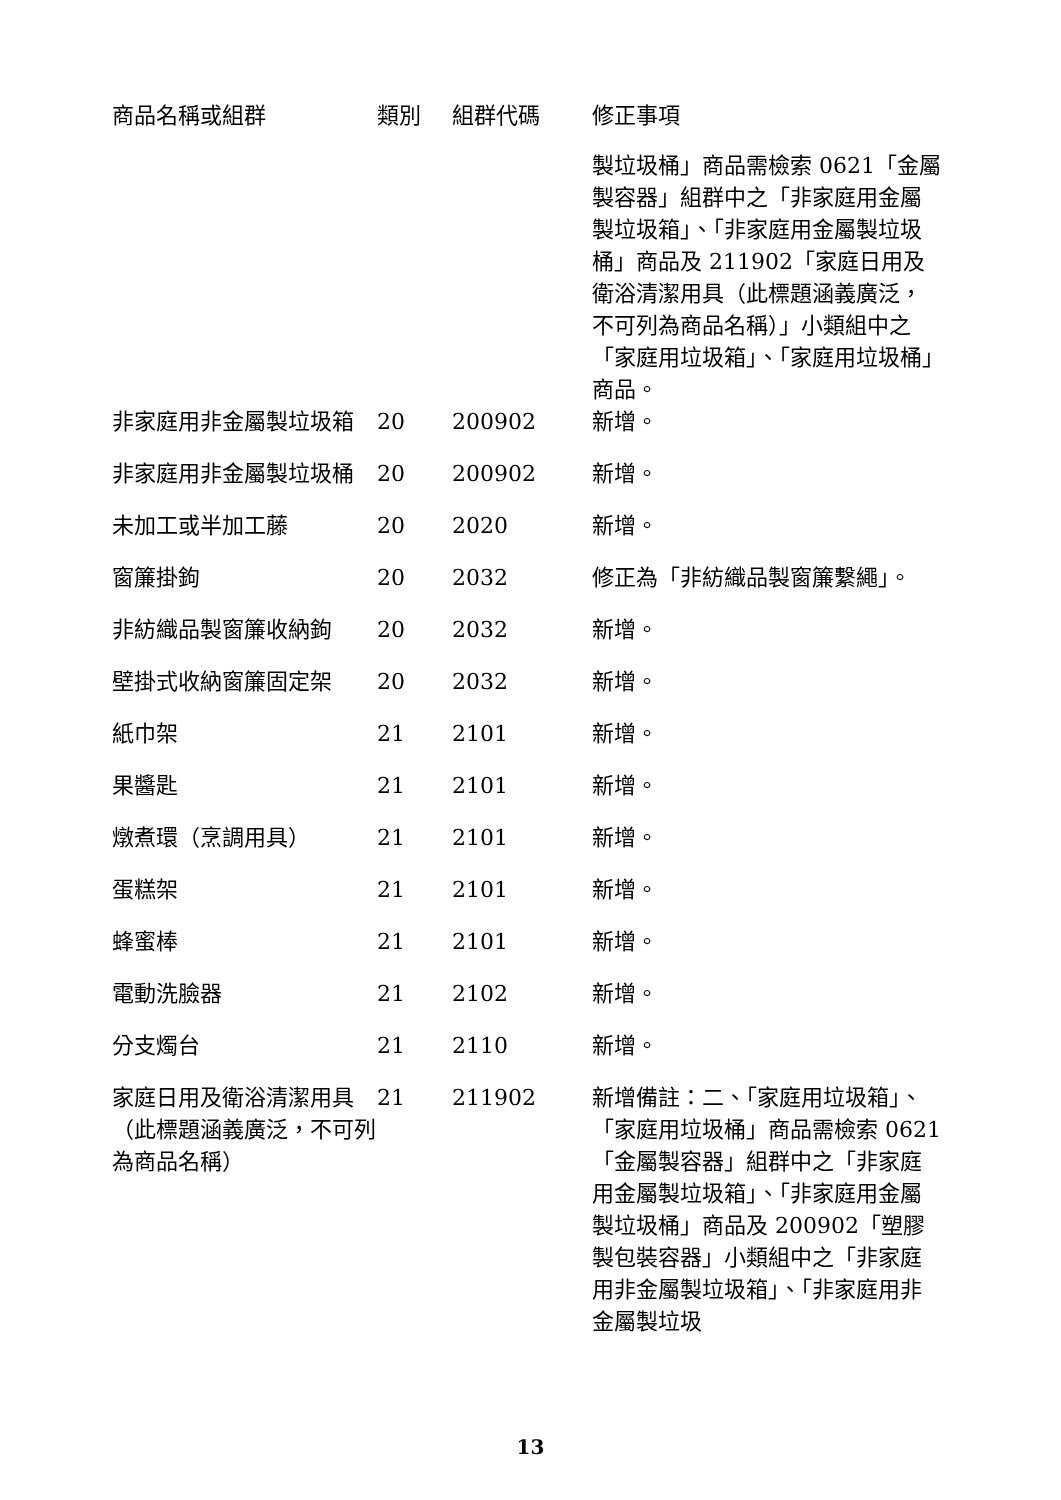| 商品名稱或組群 | 類別 | 組群代碼 | 修正事項 |
| --- | --- | --- | --- |
| | | | 製垃圾桶」商品需檢索 0621「金屬製容器」組群中之「非家庭用金屬製垃圾箱」、「非家庭用金屬製垃圾桶」商品及 211902「家庭日用及衛浴清潔用具（此標題涵義廣泛，不可列為商品名稱）」小類組中之「家庭用垃圾箱」、「家庭用垃圾桶」商品。 |
| 非家庭用非金屬製垃圾箱 | 20 | 200902 | 新增。 |
| 非家庭用非金屬製垃圾桶 | 20 | 200902 | 新增。 |
| 未加工或半加工藤 | 20 | 2020 | 新增。 |
| 窗簾掛鉤 | 20 | 2032 | 修正為「非紡織品製窗簾繫繩」。 |
| 非紡織品製窗簾收納鉤 | 20 | 2032 | 新增。 |
| 壁掛式收納窗簾固定架 | 20 | 2032 | 新增。 |
| 紙巾架 | 21 | 2101 | 新增。 |
| 果醬匙 | 21 | 2101 | 新增。 |
| 燉煮環（烹調用具） | 21 | 2101 | 新增。 |
| 蛋糕架 | 21 | 2101 | 新增。 |
| 蜂蜜棒 | 21 | 2101 | 新增。 |
| 電動洗臉器 | 21 | 2102 | 新增。 |
| 分支燭台 | 21 | 2110 | 新增。 |
| 家庭日用及衛浴清潔用具（此標題涵義廣泛，不可列為商品名稱） | 21 | 211902 | 新增備註：二、「家庭用垃圾箱」、「家庭用垃圾桶」商品需檢索 0621「金屬製容器」組群中之「非家庭用金屬製垃圾箱」、「非家庭用金屬製垃圾桶」商品及 200902「塑膠製包裝容器」小類組中之「非家庭用非金屬製垃圾箱」、「非家庭用非金屬製垃圾 |
13